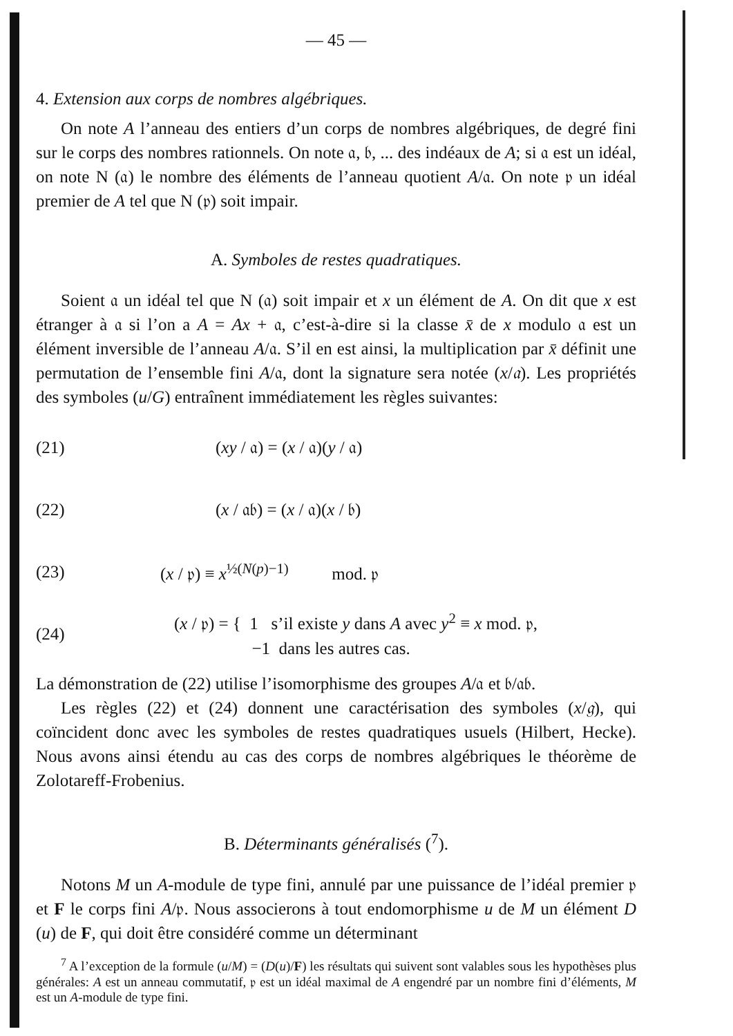— 45 —
4. Extension aux corps de nombres algébriques.
On note A l’anneau des entiers d’un corps de nombres algébriques, de degré fini sur le corps des nombres rationnels. On note 𝔞, 𝔟, ... des indéaux de A; si 𝔞 est un idéal, on note N (𝔞) le nombre des éléments de l’anneau quotient A/𝔞. On note 𝔭 un idéal premier de A tel que N (𝔭) soit impair.
A. Symboles de restes quadratiques.
Soient 𝔞 un idéal tel que N (𝔞) soit impair et x un élément de A. On dit que x est étranger à 𝔞 si l’on a A = Ax + 𝔞, c’est-à-dire si la classe x̄ de x modulo 𝔞 est un élément inversible de l’anneau A/𝔞. S’il en est ainsi, la multiplication par x̄ définit une permutation de l’ensemble fini A/𝔞, dont la signature sera notée (x/𝔞). Les propriétés des symboles (u/G) entraînent immédiatement les règles suivantes:
(21) (xy / 𝔞) = (x / 𝔞)(y / 𝔞)
(22) (x / 𝔞𝔟) = (x / 𝔞)(x / 𝔟)
(23) (x / 𝔭) ≡ x<sup>½(N(p)−1)</sup> mod. 𝔭
(24) (x / 𝔭) = { 1 s’il existe y dans A avec y<sup>2</sup> ≡ x mod. 𝔭,
−1 dans les autres cas.
La démonstration de (22) utilise l’isomorphisme des groupes A/𝔞 et 𝔟/𝔞𝔟.
Les règles (22) et (24) donnent une caractérisation des symboles (x/𝔤), qui coïncident donc avec les symboles de restes quadratiques usuels (Hilbert, Hecke). Nous avons ainsi étendu au cas des corps de nombres algébriques le théorème de Zolotareff-Frobenius.
B. Déterminants généralisés (<sup>7</sup>).
Notons M un A-module de type fini, annulé par une puissance de l’idéal premier 𝔭 et F le corps fini A/𝔭. Nous associerons à tout endomorphisme u de M un élément D (u) de F, qui doit être considéré comme un déterminant
<sup>7</sup> A l’exception de la formule (u/M) = (D(u)/F) les résultats qui suivent sont valables sous les hypothèses plus générales: A est un anneau commutatif, 𝔭 est un idéal maximal de A engendré par un nombre fini d’éléments, M est un A-module de type fini.